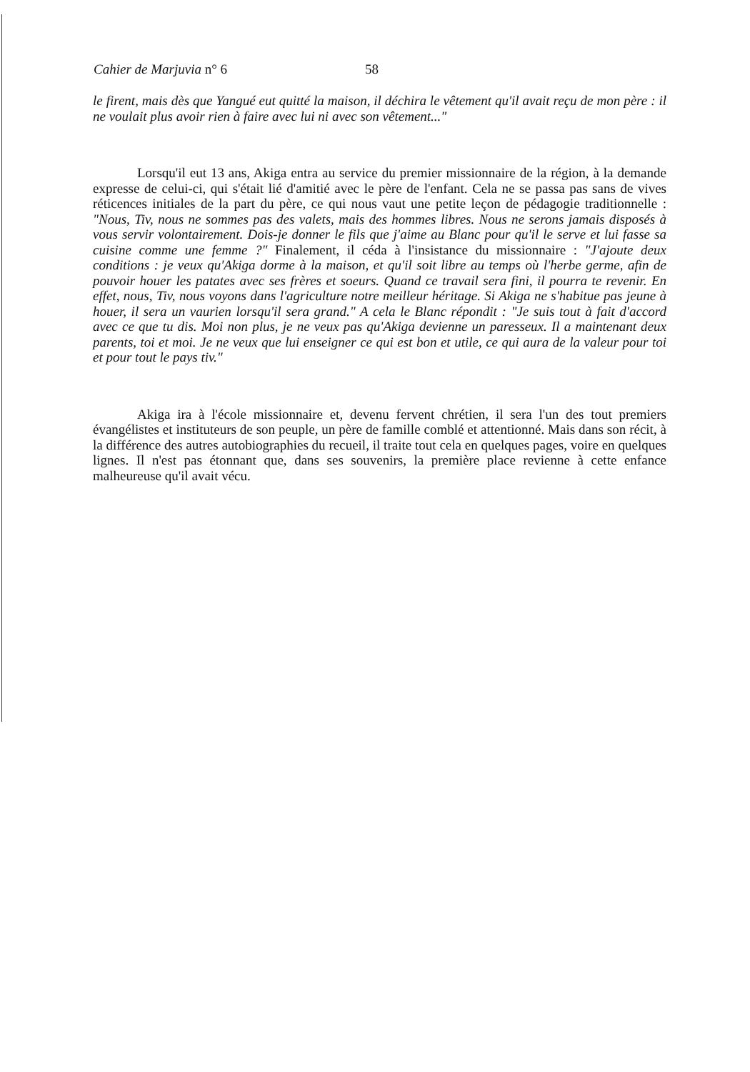Cahier de Marjuvia n° 6 58
le firent, mais dès que Yangué eut quitté la maison, il déchira le vêtement qu'il avait reçu de mon père : il ne voulait plus avoir rien à faire avec lui ni avec son vêtement..."
Lorsqu'il eut 13 ans, Akiga entra au service du premier missionnaire de la région, à la demande expresse de celui-ci, qui s'était lié d'amitié avec le père de l'enfant. Cela ne se passa pas sans de vives réticences initiales de la part du père, ce qui nous vaut une petite leçon de pédagogie traditionnelle : "Nous, Tiv, nous ne sommes pas des valets, mais des hommes libres. Nous ne serons jamais disposés à vous servir volontairement. Dois-je donner le fils que j'aime au Blanc pour qu'il le serve et lui fasse sa cuisine comme une femme ?" Finalement, il céda à l'insistance du missionnaire : "J'ajoute deux conditions : je veux qu'Akiga dorme à la maison, et qu'il soit libre au temps où l'herbe germe, afin de pouvoir houer les patates avec ses frères et soeurs. Quand ce travail sera fini, il pourra te revenir. En effet, nous, Tiv, nous voyons dans l'agriculture notre meilleur héritage. Si Akiga ne s'habitue pas jeune à houer, il sera un vaurien lorsqu'il sera grand." A cela le Blanc répondit : "Je suis tout à fait d'accord avec ce que tu dis. Moi non plus, je ne veux pas qu'Akiga devienne un paresseux. Il a maintenant deux parents, toi et moi. Je ne veux que lui enseigner ce qui est bon et utile, ce qui aura de la valeur pour toi et pour tout le pays tiv."
Akiga ira à l'école missionnaire et, devenu fervent chrétien, il sera l'un des tout premiers évangélistes et instituteurs de son peuple, un père de famille comblé et attentionné. Mais dans son récit, à la différence des autres autobiographies du recueil, il traite tout cela en quelques pages, voire en quelques lignes. Il n'est pas étonnant que, dans ses souvenirs, la première place revienne à cette enfance malheureuse qu'il avait vécu.